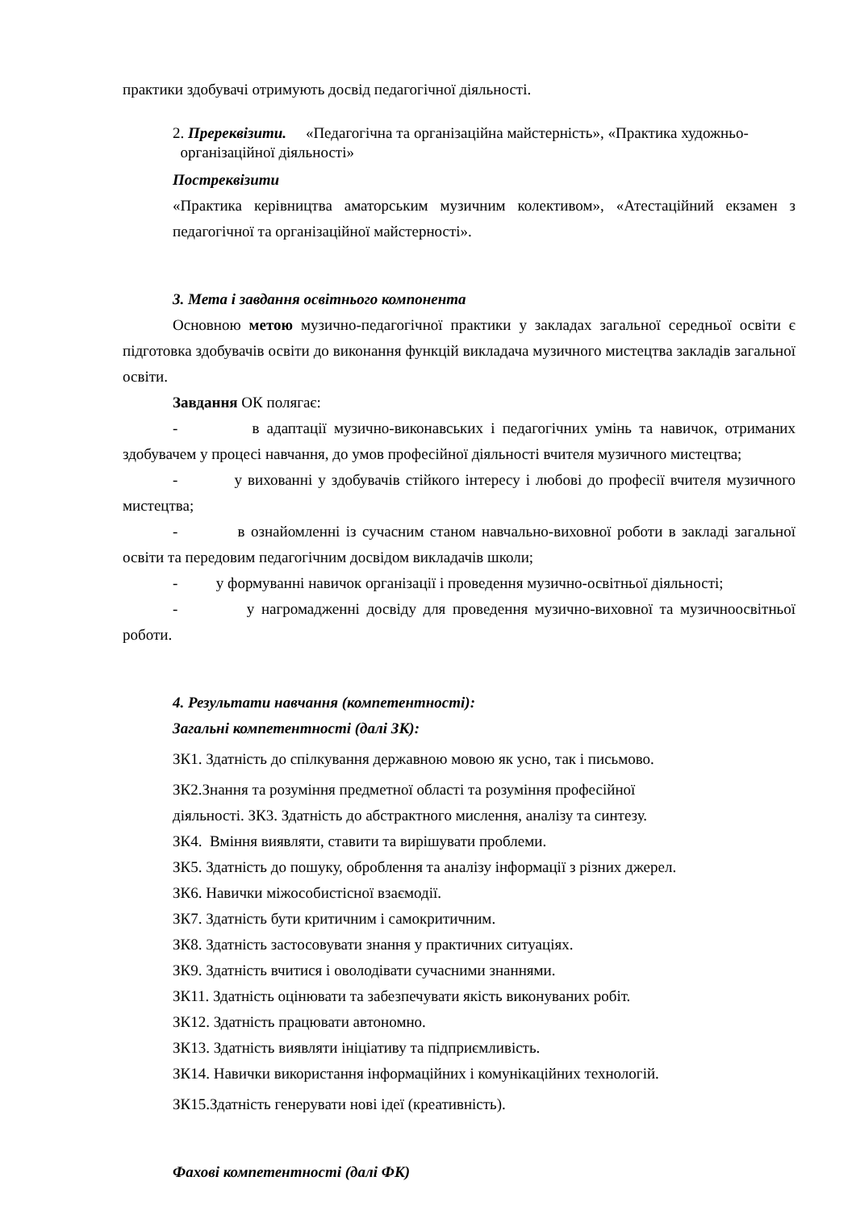практики здобувачі отримують досвід педагогічної діяльності.
2. Пререквізити. «Педагогічна та організаційна майстерність», «Практика художньо-
організаційної діяльності»
Постреквізити
«Практика керівництва аматорським музичним колективом», «Атестаційний екзамен з педагогічної та організаційної майстерності».
3. Мета і завдання освітнього компонента
Основною метою музично-педагогічної практики у закладах загальної середньої освіти є підготовка здобувачів освіти до виконання функцій викладача музичного мистецтва закладів загальної освіти.
Завдання ОК полягає:
- в адаптації музично-виконавських і педагогічних умінь та навичок, отриманих здобувачем у процесі навчання, до умов професійної діяльності вчителя музичного мистецтва;
- у вихованні у здобувачів стійкого інтересу і любові до професії вчителя музичного мистецтва;
- в ознайомленні із сучасним станом навчально-виховної роботи в закладі загальної освіти та передовим педагогічним досвідом викладачів школи;
- у формуванні навичок організації і проведення музично-освітньої діяльності;
- у нагромадженні досвіду для проведення музично-виховної та музичноосвітньої роботи.
4. Результати навчання (компетентності):
Загальні компетентності (далі ЗК):
ЗК1. Здатність до спілкування державною мовою як усно, так і письмово.
ЗК2.Знання та розуміння предметної області та розуміння професійної
діяльності. ЗК3. Здатність до абстрактного мислення, аналізу та синтезу.
ЗК4. Вміння виявляти, ставити та вирішувати проблеми.
ЗК5. Здатність до пошуку, оброблення та аналізу інформації з різних джерел.
ЗК6. Навички міжособистісної взаємодії.
ЗК7. Здатність бути критичним і самокритичним.
ЗК8. Здатність застосовувати знання у практичних ситуаціях.
ЗК9. Здатність вчитися і оволодівати сучасними знаннями.
ЗК11. Здатність оцінювати та забезпечувати якість виконуваних робіт.
ЗК12. Здатність працювати автономно.
ЗК13. Здатність виявляти ініціативу та підприємливість.
ЗК14. Навички використання інформаційних і комунікаційних технологій.
ЗК15.Здатність генерувати нові ідеї (креативність).
Фахові компетентності (далі ФК)